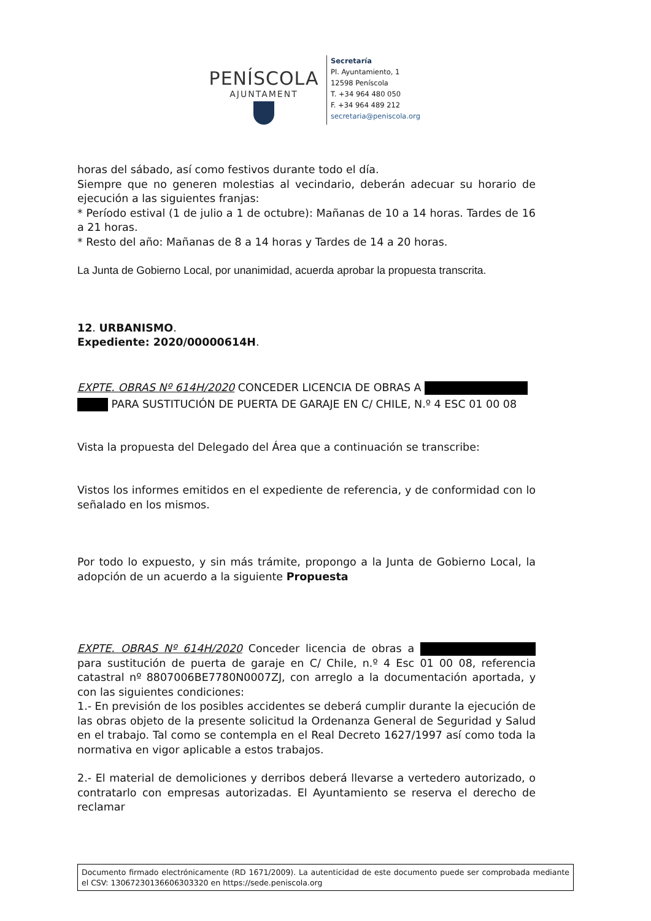PENÍSCOLA
AJUNTAMENT
Secretaría
Pl. Ayuntamiento, 1
12598 Peníscola
T. +34 964 480 050
F. +34 964 489 212
secretaria@peniscola.org
horas del sábado, así como festivos durante todo el día.
Siempre que no generen molestias al vecindario, deberán adecuar su horario de ejecución a las siguientes franjas:
* Período estival (1 de julio a 1 de octubre): Mañanas de 10 a 14 horas. Tardes de 16 a 21 horas.
* Resto del año: Mañanas de 8 a 14 horas y Tardes de 14 a 20 horas.
La Junta de Gobierno Local, por unanimidad, acuerda aprobar la propuesta transcrita.
12. URBANISMO.
Expediente: 2020/00000614H.
EXPTE. OBRAS Nº 614H/2020 CONCEDER LICENCIA DE OBRAS A
PARA SUSTITUCIÓN DE PUERTA DE GARAJE EN C/ CHILE, N.º 4 ESC 01 00 08
Vista la propuesta del Delegado del Área que a continuación se transcribe:
Vistos los informes emitidos en el expediente de referencia, y de conformidad con lo señalado en los mismos.
Por todo lo expuesto, y sin más trámite, propongo a la Junta de Gobierno Local, la adopción de un acuerdo a la siguiente Propuesta
EXPTE. OBRAS Nº 614H/2020 Conceder licencia de obras a para sustitución de puerta de garaje en C/ Chile, n.º 4 Esc 01 00 08, referencia catastral nº 8807006BE7780N0007ZJ, con arreglo a la documentación aportada, y con las siguientes condiciones:
1.- En previsión de los posibles accidentes se deberá cumplir durante la ejecución de las obras objeto de la presente solicitud la Ordenanza General de Seguridad y Salud en el trabajo. Tal como se contempla en el Real Decreto 1627/1997 así como toda la normativa en vigor aplicable a estos trabajos.
2.- El material de demoliciones y derribos deberá llevarse a vertedero autorizado, o contratarlo con empresas autorizadas. El Ayuntamiento se reserva el derecho de reclamar
Documento firmado electrónicamente (RD 1671/2009). La autenticidad de este documento puede ser comprobada mediante el CSV: 13067230136606303320 en https://sede.peniscola.org